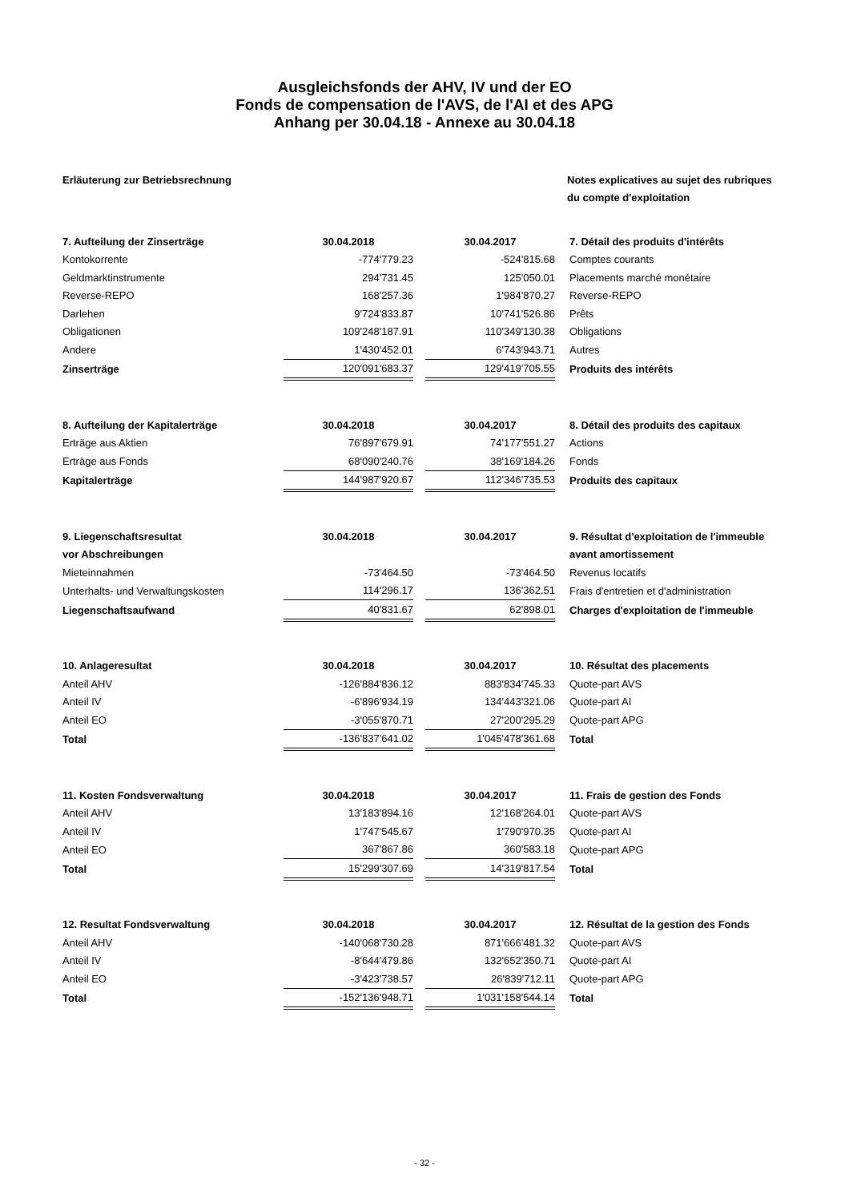Ausgleichsfonds der AHV, IV und der EO
Fonds de compensation de l'AVS, de l'AI et des APG
Anhang per 30.04.18 - Annexe au 30.04.18
Erläuterung zur Betriebsrechnung
Notes explicatives au sujet des rubriques
du compte d'exploitation
| 7. Aufteilung der Zinserträge | 30.04.2018 | | 30.04.2017 | 7. Détail des produits d'intérêts |
| --- | --- | --- | --- | --- |
| Kontokorrente | -774'779.23 | | -524'815.68 | Comptes courants |
| Geldmarktinstrumente | 294'731.45 | | 125'050.01 | Placements marché monétaire |
| Reverse-REPO | 168'257.36 | | 1'984'870.27 | Reverse-REPO |
| Darlehen | 9'724'833.87 | | 10'741'526.86 | Prêts |
| Obligationen | 109'248'187.91 | | 110'349'130.38 | Obligations |
| Andere | 1'430'452.01 | | 6'743'943.71 | Autres |
| Zinserträge | 120'091'683.37 | | 129'419'705.55 | Produits des intérêts |
| 8. Aufteilung der Kapitalerträge | 30.04.2018 | | 30.04.2017 | 8. Détail des produits des capitaux |
| --- | --- | --- | --- | --- |
| Erträge aus Aktien | 76'897'679.91 | | 74'177'551.27 | Actions |
| Erträge aus Fonds | 68'090'240.76 | | 38'169'184.26 | Fonds |
| Kapitalerträge | 144'987'920.67 | | 112'346'735.53 | Produits des capitaux |
| 9. Liegenschaftsresultat | 30.04.2018 | | 30.04.2017 | 9. Résultat d'exploitation de l'immeuble |
| --- | --- | --- | --- | --- |
| vor Abschreibungen | | | | avant amortissement |
| Mieteinnahmen | -73'464.50 | | -73'464.50 | Revenus locatifs |
| Unterhalts- und Verwaltungskosten | 114'296.17 | | 136'362.51 | Frais d'entretien et d'administration |
| Liegenschaftsaufwand | 40'831.67 | | 62'898.01 | Charges d'exploitation de l'immeuble |
| 10. Anlageresultat | 30.04.2018 | | 30.04.2017 | 10. Résultat des placements |
| --- | --- | --- | --- | --- |
| Anteil AHV | -126'884'836.12 | | 883'834'745.33 | Quote-part AVS |
| Anteil IV | -6'896'934.19 | | 134'443'321.06 | Quote-part AI |
| Anteil EO | -3'055'870.71 | | 27'200'295.29 | Quote-part APG |
| Total | -136'837'641.02 | | 1'045'478'361.68 | Total |
| 11. Kosten Fondsverwaltung | 30.04.2018 | | 30.04.2017 | 11. Frais de gestion des Fonds |
| --- | --- | --- | --- | --- |
| Anteil AHV | 13'183'894.16 | | 12'168'264.01 | Quote-part AVS |
| Anteil IV | 1'747'545.67 | | 1'790'970.35 | Quote-part AI |
| Anteil EO | 367'867.86 | | 360'583.18 | Quote-part APG |
| Total | 15'299'307.69 | | 14'319'817.54 | Total |
| 12. Resultat Fondsverwaltung | 30.04.2018 | | 30.04.2017 | 12. Résultat de la gestion des Fonds |
| --- | --- | --- | --- | --- |
| Anteil AHV | -140'068'730.28 | | 871'666'481.32 | Quote-part AVS |
| Anteil IV | -8'644'479.86 | | 132'652'350.71 | Quote-part AI |
| Anteil EO | -3'423'738.57 | | 26'839'712.11 | Quote-part APG |
| Total | -152'136'948.71 | | 1'031'158'544.14 | Total |
- 32 -